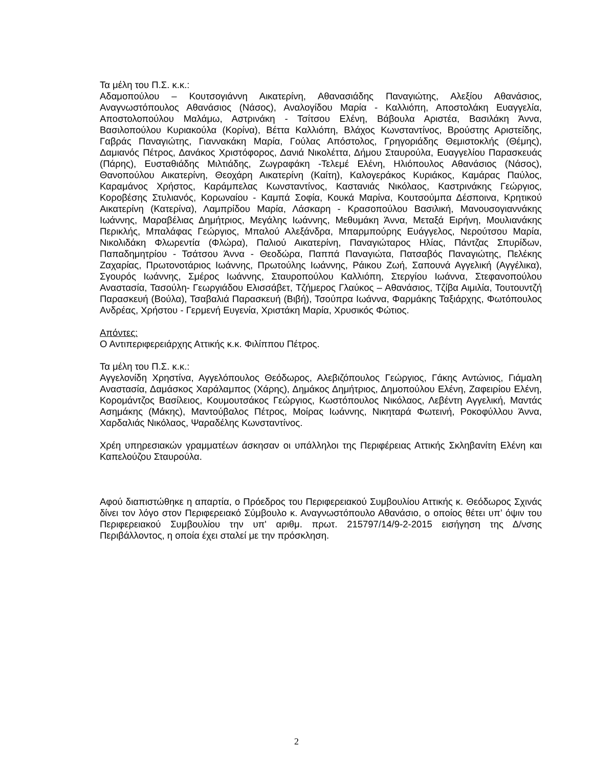Τα μέλη του Π.Σ. κ.κ.:
Αδαμοπούλου – Κουτσογιάννη Αικατερίνη, Αθανασιάδης Παναγιώτης, Αλεξίου Αθανάσιος, Αναγνωστόπουλος Αθανάσιος (Νάσος), Αναλογίδου Μαρία - Καλλιόπη, Αποστολάκη Ευαγγελία, Αποστολοπούλου Μαλάμω, Αστρινάκη - Τσίτσου Ελένη, Βάβουλα Αριστέα, Βασιλάκη Άννα, Βασιλοπούλου Κυριακούλα (Κορίνα), Βέττα Καλλιόπη, Βλάχος Κωνσταντίνος, Βρούστης Αριστείδης, Γαβράς Παναγιώτης, Γιαννακάκη Μαρία, Γούλας Απόστολος, Γρηγοριάδης Θεμιστοκλής (Θέμης), Δαμιανός Πέτρος, Δανάκος Χριστόφορος, Δανιά Νικολέττα, Δήμου Σταυρούλα, Ευαγγελίου Παρασκευάς (Πάρης), Ευσταθιάδης Μιλτιάδης, Ζωγραφάκη -Τελεμέ Ελένη, Ηλιόπουλος Αθανάσιος (Νάσος), Θανοπούλου Αικατερίνη, Θεοχάρη Αικατερίνη (Καίτη), Καλογεράκος Κυριάκος, Καμάρας Παύλος, Καραμάνος Χρήστος, Καράμπελας Κωνσταντίνος, Καστανιάς Νικόλαος, Καστρινάκης Γεώργιος, Κοροβέσης Στυλιανός, Κορωναίου - Καμπά Σοφία, Κουκά Μαρίνα, Κουτσούμπα Δέσποινα, Κρητικού Αικατερίνη (Κατερίνα), Λαμπρίδου Μαρία, Λάσκαρη - Κρασοπούλου Βασιλική, Μανουσογιαννάκης Ιωάννης, Μαραβέλιας Δημήτριος, Μεγάλης Ιωάννης, Μεθυμάκη Άννα, Μεταξά Ειρήνη, Μουλιανάκης Περικλής, Μπαλάφας Γεώργιος, Μπαλού Αλεξάνδρα, Μπαρμπούρης Ευάγγελος, Νερούτσου Μαρία, Νικολιδάκη Φλωρεντία (Φλώρα), Παλιού Αικατερίνη, Παναγιώταρος Ηλίας, Πάντζας Σπυρίδων, Παπαδημητρίου - Τσάτσου Άννα - Θεοδώρα, Παππά Παναγιώτα, Πατσαβός Παναγιώτης, Πελέκης Ζαχαρίας, Πρωτονοτάριος Ιωάννης, Πρωτούλης Ιωάννης, Ράικου Ζωή, Σαπουνά Αγγελική (Αγγέλικα), Σγουρός Ιωάννης, Σμέρος Ιωάννης, Σταυροπούλου Καλλιόπη, Στεργίου Ιωάννα, Στεφανοπούλου Αναστασία, Τασούλη- Γεωργιάδου Ελισσάβετ, Τζήμερος Γλαύκος – Αθανάσιος, Τζίβα Αιμιλία, Τουτουντζή Παρασκευή (Βούλα), Τσαβαλιά Παρασκευή (Βιβή), Τσούπρα Ιωάννα, Φαρμάκης Ταξιάρχης, Φωτόπουλος Ανδρέας, Χρήστου - Γερμενή Ευγενία, Χριστάκη Μαρία, Χρυσικός Φώτιος.
Απόντες:
Ο Αντιπεριφερειάρχης Αττικής κ.κ. Φιλίππου Πέτρος.
Τα μέλη του Π.Σ. κ.κ.:
Αγγελονίδη Χρηστίνα, Αγγελόπουλος Θεόδωρος, Αλεβιζόπουλος Γεώργιος, Γάκης Αντώνιος, Γιάμαλη Αναστασία, Δαμάσκος Χαράλαμπος (Χάρης), Δημάκος Δημήτριος, Δημοπούλου Ελένη, Ζαφειρίου Ελένη, Κορομάντζος Βασίλειος, Κουμουτσάκος Γεώργιος, Κωστόπουλος Νικόλαος, Λεβέντη Αγγελική, Μαντάς Ασημάκης (Μάκης), Μαντούβαλος Πέτρος, Μοίρας Ιωάννης, Νικηταρά Φωτεινή, Ροκοφύλλου Άννα, Χαρδαλιάς Νικόλαος, Ψαραδέλης Κωνσταντίνος.
Χρέη υπηρεσιακών γραμματέων άσκησαν οι υπάλληλοι της Περιφέρειας Αττικής Σκληβανίτη Ελένη και Καπελούζου Σταυρούλα.
Αφού διαπιστώθηκε η απαρτία, ο Πρόεδρος του Περιφερειακού Συμβουλίου Αττικής κ. Θεόδωρος Σχινάς δίνει τον λόγο στον Περιφερειακό Σύμβουλο κ. Αναγνωστόπουλο Αθανάσιο, ο οποίος θέτει υπ’ όψιν του Περιφερειακού Συμβουλίου την υπ' αριθμ. πρωτ. 215797/14/9-2-2015 εισήγηση της Δ/νσης Περιβάλλοντος, η οποία έχει σταλεί με την πρόσκληση.
2